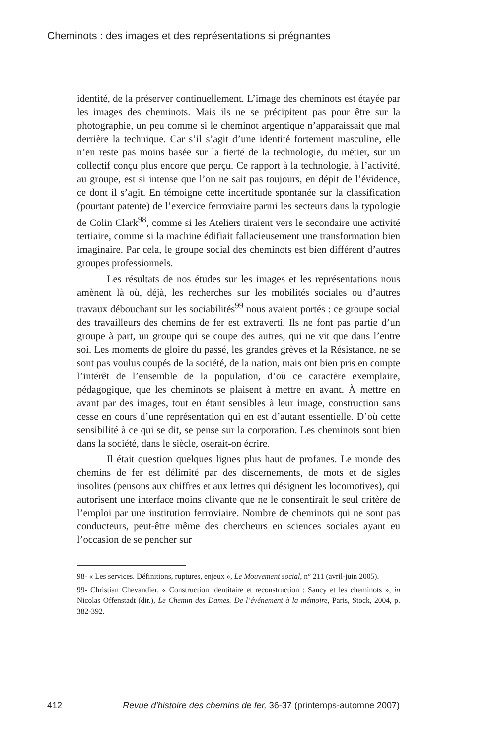Cheminots : des images et des représentations si prégnantes
identité, de la préserver continuellement. L’image des cheminots est étayée par les images des cheminots. Mais ils ne se précipitent pas pour être sur la photographie, un peu comme si le cheminot argentique n’apparaissait que mal derrière la technique. Car s’il s’agit d’une identité fortement masculine, elle n’en reste pas moins basée sur la fierté de la technologie, du métier, sur un collectif conçu plus encore que perçu. Ce rapport à la technologie, à l’activité, au groupe, est si intense que l’on ne sait pas toujours, en dépit de l’évidence, ce dont il s’agit. En témoigne cette incertitude spontanée sur la classification (pourtant patente) de l’exercice ferroviaire parmi les secteurs dans la typologie de Colin Clark<sup>98</sup>, comme si les Ateliers tiraient vers le secondaire une activité tertiaire, comme si la machine édifiait fallacieusement une transformation bien imaginaire. Par cela, le groupe social des cheminots est bien différent d’autres groupes professionnels.
Les résultats de nos études sur les images et les représentations nous amènent là où, déjà, les recherches sur les mobilités sociales ou d’autres travaux débouchant sur les sociabilités<sup>99</sup> nous avaient portés : ce groupe social des travailleurs des chemins de fer est extraverti. Ils ne font pas partie d’un groupe à part, un groupe qui se coupe des autres, qui ne vit que dans l’entre soi. Les moments de gloire du passé, les grandes grèves et la Résistance, ne se sont pas voulus coupés de la société, de la nation, mais ont bien pris en compte l’intérêt de l’ensemble de la population, d’où ce caractère exemplaire, pédagogique, que les cheminots se plaisent à mettre en avant. À mettre en avant par des images, tout en étant sensibles à leur image, construction sans cesse en cours d’une représentation qui en est d’autant essentielle. D’où cette sensibilité à ce qui se dit, se pense sur la corporation. Les cheminots sont bien dans la société, dans le siècle, oserait-on écrire.
Il était question quelques lignes plus haut de profanes. Le monde des chemins de fer est délimité par des discernements, de mots et de sigles insolites (pensons aux chiffres et aux lettres qui désignent les locomotives), qui autorisent une interface moins clivante que ne le consentirait le seul critère de l’emploi par une institution ferroviaire. Nombre de cheminots qui ne sont pas conducteurs, peut-être même des chercheurs en sciences sociales ayant eu l’occasion de se pencher sur
98- « Les services. Définitions, ruptures, enjeux », Le Mouvement social, n° 211 (avril-juin 2005).
99- Christian Chevandier, « Construction identitaire et reconstruction : Sancy et les cheminots », in Nicolas Offenstadt (dir.), Le Chemin des Dames. De l’événement à la mémoire, Paris, Stock, 2004, p. 382-392.
412 Revue d'histoire des chemins de fer, 36-37 (printemps-automne 2007)